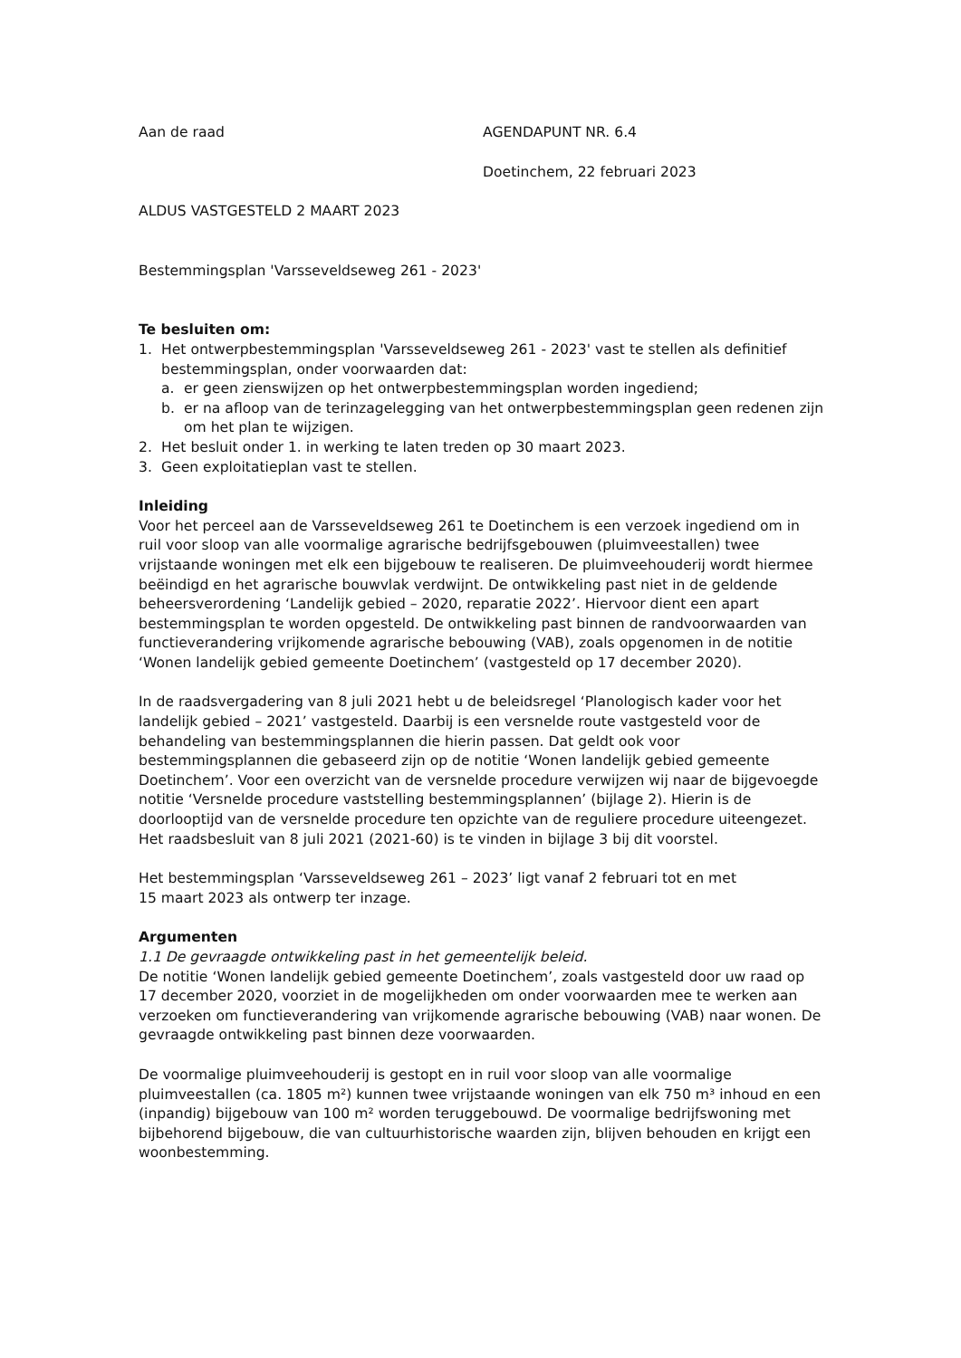Aan de raad AGENDAPUNT NR. 6.4
Doetinchem, 22 februari 2023
ALDUS VASTGESTELD 2 MAART 2023
Bestemmingsplan 'Varsseveldseweg 261 - 2023'
Te besluiten om:
1. Het ontwerpbestemmingsplan 'Varsseveldseweg 261 - 2023' vast te stellen als definitief bestemmingsplan, onder voorwaarden dat:
a. er geen zienswijzen op het ontwerpbestemmingsplan worden ingediend;
b. er na afloop van de terinzagelegging van het ontwerpbestemmingsplan geen redenen zijn om het plan te wijzigen.
2. Het besluit onder 1. in werking te laten treden op 30 maart 2023.
3. Geen exploitatieplan vast te stellen.
Inleiding
Voor het perceel aan de Varsseveldseweg 261 te Doetinchem is een verzoek ingediend om in ruil voor sloop van alle voormalige agrarische bedrijfsgebouwen (pluimveestallen) twee vrijstaande woningen met elk een bijgebouw te realiseren. De pluimveehouderij wordt hiermee beëindigd en het agrarische bouwvlak verdwijnt. De ontwikkeling past niet in de geldende beheersverordening ‘Landelijk gebied – 2020, reparatie 2022’. Hiervoor dient een apart bestemmingsplan te worden opgesteld. De ontwikkeling past binnen de randvoorwaarden van functieverandering vrijkomende agrarische bebouwing (VAB), zoals opgenomen in de notitie ‘Wonen landelijk gebied gemeente Doetinchem’ (vastgesteld op 17 december 2020).
In de raadsvergadering van 8 juli 2021 hebt u de beleidsregel ‘Planologisch kader voor het landelijk gebied – 2021’ vastgesteld. Daarbij is een versnelde route vastgesteld voor de behandeling van bestemmingsplannen die hierin passen. Dat geldt ook voor bestemmingsplannen die gebaseerd zijn op de notitie ‘Wonen landelijk gebied gemeente Doetinchem’. Voor een overzicht van de versnelde procedure verwijzen wij naar de bijgevoegde notitie ‘Versnelde procedure vaststelling bestemmingsplannen’ (bijlage 2). Hierin is de doorlooptijd van de versnelde procedure ten opzichte van de reguliere procedure uiteengezet. Het raadsbesluit van 8 juli 2021 (2021-60) is te vinden in bijlage 3 bij dit voorstel.
Het bestemmingsplan ‘Varsseveldseweg 261 – 2023’ ligt vanaf 2 februari tot en met
15 maart 2023 als ontwerp ter inzage.
Argumenten
1.1 De gevraagde ontwikkeling past in het gemeentelijk beleid.
De notitie ‘Wonen landelijk gebied gemeente Doetinchem’, zoals vastgesteld door uw raad op 17 december 2020, voorziet in de mogelijkheden om onder voorwaarden mee te werken aan verzoeken om functieverandering van vrijkomende agrarische bebouwing (VAB) naar wonen. De gevraagde ontwikkeling past binnen deze voorwaarden.
De voormalige pluimveehouderij is gestopt en in ruil voor sloop van alle voormalige pluimveestallen (ca. 1805 m²) kunnen twee vrijstaande woningen van elk 750 m³ inhoud en een (inpandig) bijgebouw van 100 m² worden teruggebouwd. De voormalige bedrijfswoning met bijbehorend bijgebouw, die van cultuurhistorische waarden zijn, blijven behouden en krijgt een woonbestemming.